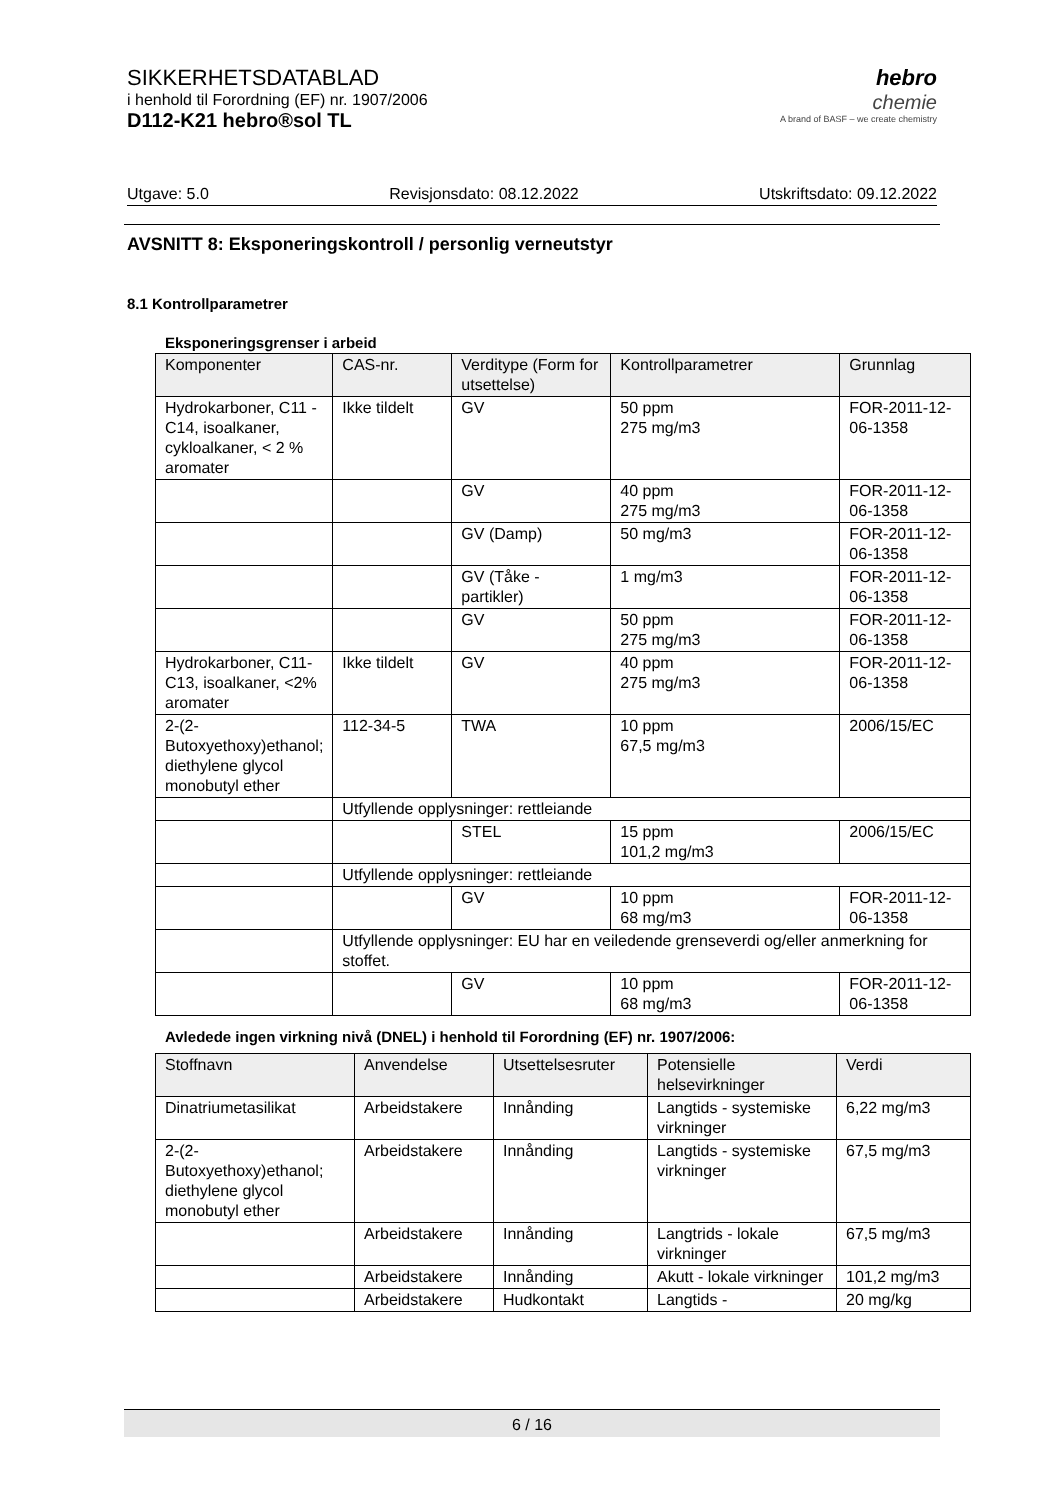SIKKERHETSDATABLAD
i henhold til Forordning (EF) nr. 1907/2006
D112-K21 hebro®sol TL
hebro
chemie
A brand of BASF – we create chemistry
Utgave: 5.0 Revisjonsdato: 08.12.2022 Utskriftsdato: 09.12.2022
AVSNITT 8: Eksponeringskontroll / personlig verneutstyr
8.1 Kontrollparametrer
Eksponeringsgrenser i arbeid
| Komponenter | CAS-nr. | Verditype (Form for utsettelse) | Kontrollparametrer | Grunnlag |
| --- | --- | --- | --- | --- |
| Hydrokarboner, C11 - C14, isoalkaner, cykloalkaner, < 2 % aromater | Ikke tildelt | GV | 50 ppm 275 mg/m3 | FOR-2011-12-06-1358 |
| | | GV | 40 ppm 275 mg/m3 | FOR-2011-12-06-1358 |
| | | GV (Damp) | 50 mg/m3 | FOR-2011-12-06-1358 |
| | | GV (Tåke - partikler) | 1 mg/m3 | FOR-2011-12-06-1358 |
| | | GV | 50 ppm 275 mg/m3 | FOR-2011-12-06-1358 |
| Hydrokarboner, C11-C13, isoalkaner, <2% aromater | Ikke tildelt | GV | 40 ppm 275 mg/m3 | FOR-2011-12-06-1358 |
| 2-(2-Butoxyethoxy)ethanol; diethylene glycol monobutyl ether | 112-34-5 | TWA | 10 ppm 67,5 mg/m3 | 2006/15/EC |
| | Utfyllende opplysninger: rettleiande | | | |
| | | STEL | 15 ppm 101,2 mg/m3 | 2006/15/EC |
| | Utfyllende opplysninger: rettleiande | | | |
| | | GV | 10 ppm 68 mg/m3 | FOR-2011-12-06-1358 |
| | Utfyllende opplysninger: EU har en veiledende grenseverdi og/eller anmerkning for stoffet. | | | |
| | | GV | 10 ppm 68 mg/m3 | FOR-2011-12-06-1358 |
Avledede ingen virkning nivå (DNEL) i henhold til Forordning (EF) nr. 1907/2006:
| Stoffnavn | Anvendelse | Utsettelsesruter | Potensielle helsevirkninger | Verdi |
| --- | --- | --- | --- | --- |
| Dinatriumetasilikat | Arbeidstakere | Innånding | Langtids - systemiske virkninger | 6,22 mg/m3 |
| 2-(2-Butoxyethoxy)ethanol; diethylene glycol monobutyl ether | Arbeidstakere | Innånding | Langtids - systemiske virkninger | 67,5 mg/m3 |
| | Arbeidstakere | Innånding | Langtrids - lokale virkninger | 67,5 mg/m3 |
| | Arbeidstakere | Innånding | Akutt - lokale virkninger | 101,2 mg/m3 |
| | Arbeidstakere | Hudkontakt | Langtids - | 20 mg/kg |
6 / 16